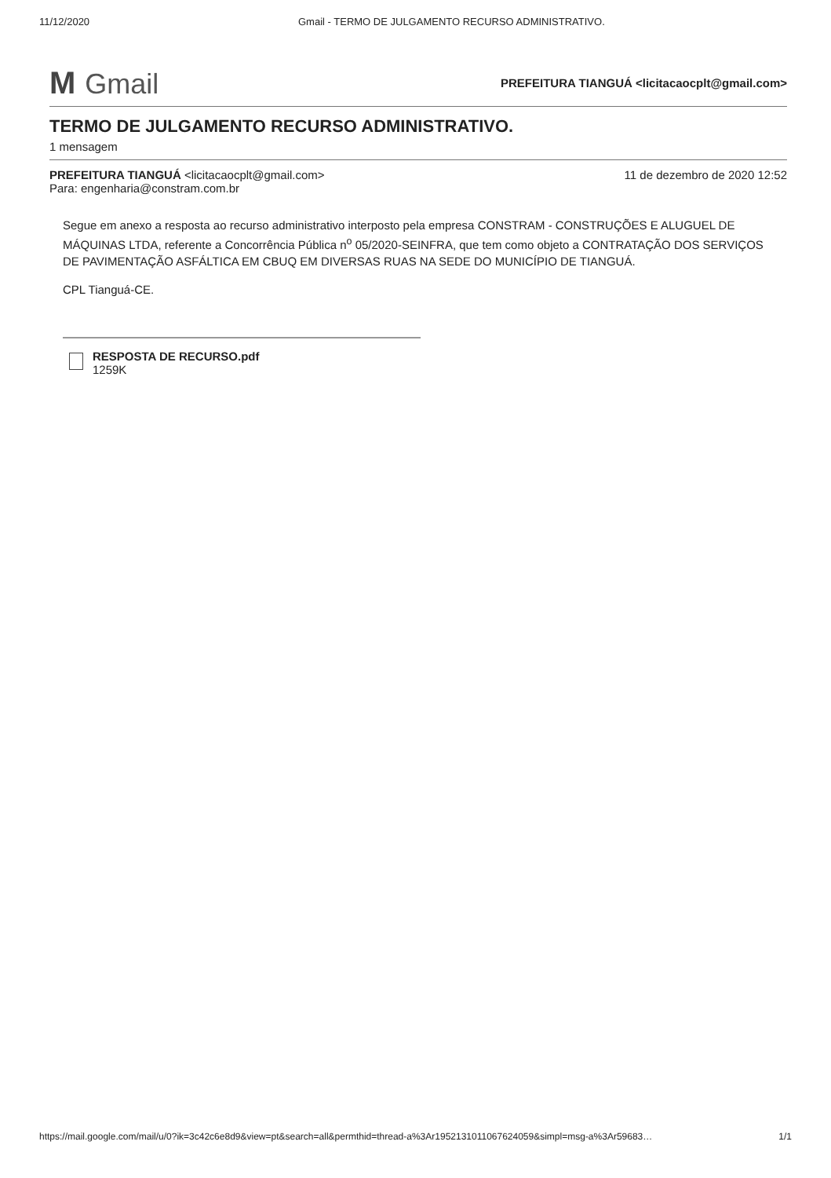11/12/2020 Gmail - TERMO DE JULGAMENTO RECURSO ADMINISTRATIVO.
M Gmail
PREFEITURA TIANGUÁ <licitacaocplt@gmail.com>
TERMO DE JULGAMENTO RECURSO ADMINISTRATIVO.
1 mensagem
PREFEITURA TIANGUÁ <licitacaocplt@gmail.com> 11 de dezembro de 2020 12:52
Para: engenharia@constram.com.br
Segue em anexo a resposta ao recurso administrativo interposto pela empresa CONSTRAM - CONSTRUÇÕES E ALUGUEL DE MÁQUINAS LTDA, referente a Concorrência Pública n<sup>o</sup> 05/2020-SEINFRA, que tem como objeto a CONTRATAÇÃO DOS SERVIÇOS DE PAVIMENTAÇÃO ASFÁLTICA EM CBUQ EM DIVERSAS RUAS NA SEDE DO MUNICÍPIO DE TIANGUÁ.
CPL Tianguá-CE.
RESPOSTA DE RECURSO.pdf
1259K
https://mail.google.com/mail/u/0?ik=3c42c6e8d9&view=pt&search=all&permthid=thread-a%3Ar1952131011067624059&simpl=msg-a%3Ar59683… 1/1